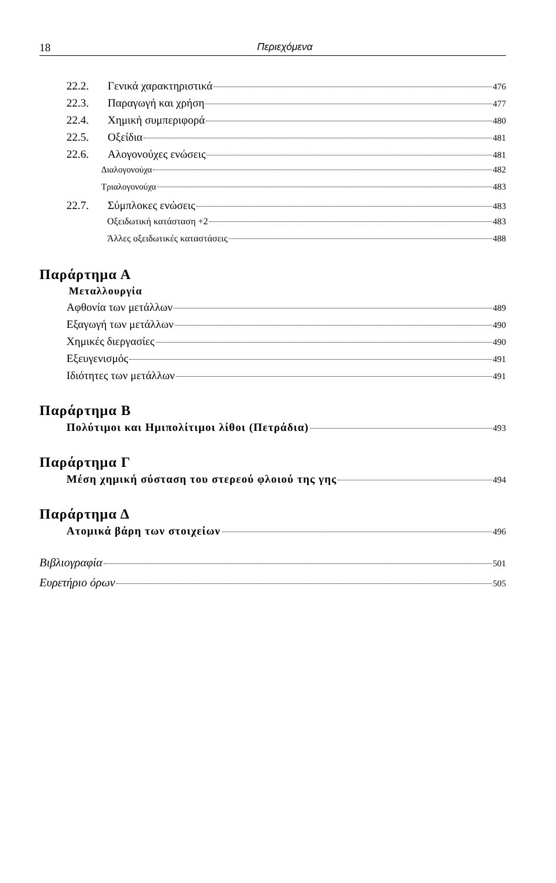18 Περιεχόμενα
22.2. Γενικά χαρακτηριστικά 476
22.3. Παραγωγή και χρήση 477
22.4. Χημική συμπεριφορά 480
22.5. Οξείδια 481
22.6. Αλογονούχες ενώσεις 481
Διαλογονούχα 482
Τριαλογονούχα 483
22.7. Σύμπλοκες ενώσεις 483
Οξειδωτική κατάσταση +2 483
Άλλες οξειδωτικές καταστάσεις 488
Παράρτημα Α
Μεταλλουργία
Αφθονία των μετάλλων 489
Εξαγωγή των μετάλλων 490
Χημικές διεργασίες 490
Εξευγενισμός 491
Ιδιότητες των μετάλλων 491
Παράρτημα Β
Πολύτιμοι και Ημιπολίτιμοι λίθοι (Πετράδια) 493
Παράρτημα Γ
Μέση χημική σύσταση του στερεού φλοιού της γης 494
Παράρτημα Δ
Ατομικά βάρη των στοιχείων 496
Βιβλιογραφία 501
Ευρετήριο όρων 505